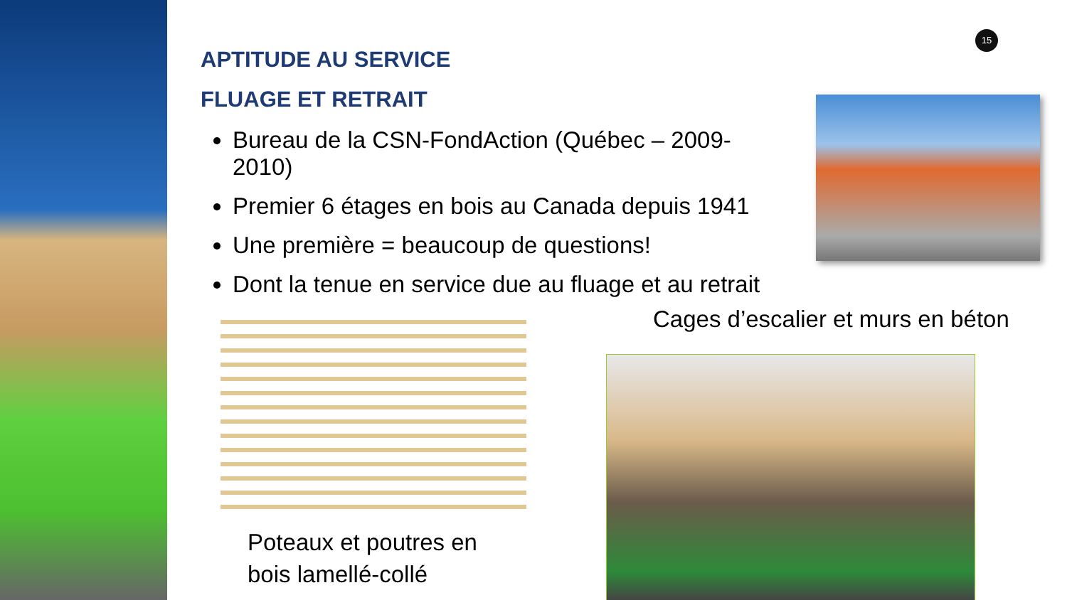15
APTITUDE AU SERVICE
FLUAGE ET RETRAIT
Bureau de la CSN-FondAction (Québec – 2009-2010)
Premier 6 étages en bois au Canada depuis 1941
Une première = beaucoup de questions!
Dont la tenue en service due au fluage et au retrait
Cages d’escalier et murs en béton
Poteaux et poutres en
bois lamellé-collé